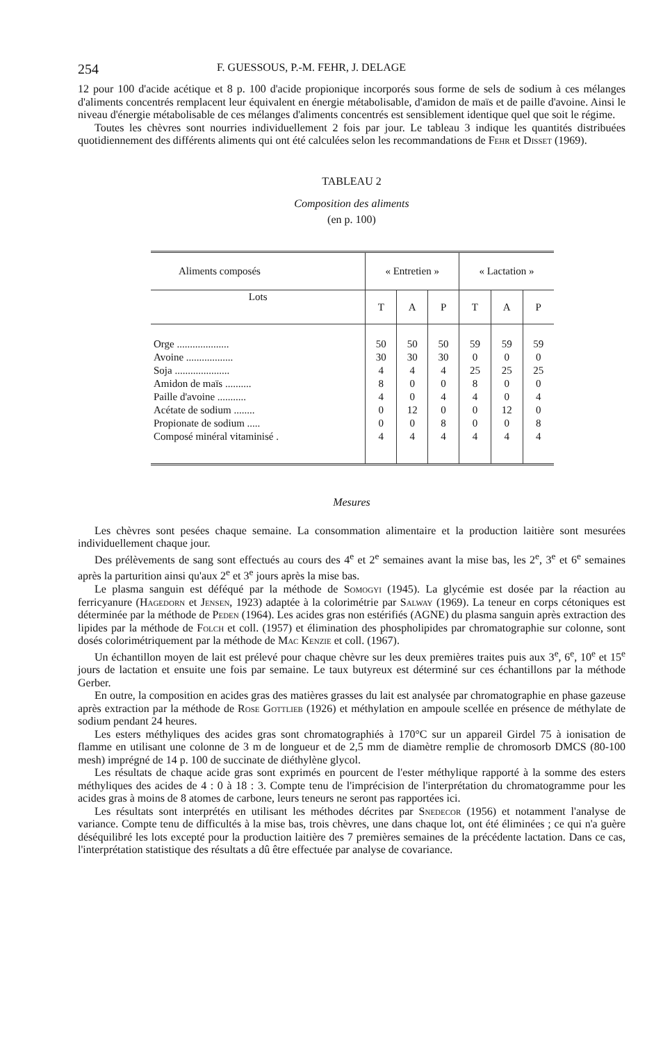254 F. GUESSOUS, P.-M. FEHR, J. DELAGE
12 pour 100 d'acide acétique et 8 p. 100 d'acide propionique incorporés sous forme de sels de sodium à ces mélanges d'aliments concentrés remplacent leur équivalent en énergie métabolisable, d'amidon de maïs et de paille d'avoine. Ainsi le niveau d'énergie métabolisable de ces mélanges d'aliments concentrés est sensiblement identique quel que soit le régime.
Toutes les chèvres sont nourries individuellement 2 fois par jour. Le tableau 3 indique les quantités distribuées quotidiennement des différents aliments qui ont été calculées selon les recommandations de Fehr et Disset (1969).
TABLEAU 2
Composition des aliments
(en p. 100)
| Aliments composés | « Entretien » | | | « Lactation » | | |
| --- | --- | --- | --- | --- | --- | --- |
| Lots | T | A | P | T | A | P |
| Orge .................... | 50 | 50 | 50 | 59 | 59 | 59 |
| Avoine .................. | 30 | 30 | 30 | 0 | 0 | 0 |
| Soja ..................... | 4 | 4 | 4 | 25 | 25 | 25 |
| Amidon de maïs .......... | 8 | 0 | 0 | 8 | 0 | 0 |
| Paille d'avoine ........... | 4 | 0 | 4 | 4 | 0 | 4 |
| Acétate de sodium ........ | 0 | 12 | 0 | 0 | 12 | 0 |
| Propionate de sodium ..... | 0 | 0 | 8 | 0 | 0 | 8 |
| Composé minéral vitaminisé . | 4 | 4 | 4 | 4 | 4 | 4 |
Mesures
Les chèvres sont pesées chaque semaine. La consommation alimentaire et la production laitière sont mesurées individuellement chaque jour.
Des prélèvements de sang sont effectués au cours des 4<sup>e</sup> et 2<sup>e</sup> semaines avant la mise bas, les 2<sup>e</sup>, 3<sup>e</sup> et 6<sup>e</sup> semaines après la parturition ainsi qu'aux 2<sup>e</sup> et 3<sup>e</sup> jours après la mise bas.
Le plasma sanguin est déféqué par la méthode de Somogyi (1945). La glycémie est dosée par la réaction au ferricyanure (Hagedorn et Jensen, 1923) adaptée à la colorimétrie par Salway (1969). La teneur en corps cétoniques est déterminée par la méthode de Peden (1964). Les acides gras non estérifiés (AGNE) du plasma sanguin après extraction des lipides par la méthode de Folch et coll. (1957) et élimination des phospholipides par chromatographie sur colonne, sont dosés colorimétriquement par la méthode de Mac Kenzie et coll. (1967).
Un échantillon moyen de lait est prélevé pour chaque chèvre sur les deux premières traites puis aux 3<sup>e</sup>, 6<sup>e</sup>, 10<sup>e</sup> et 15<sup>e</sup> jours de lactation et ensuite une fois par semaine. Le taux butyreux est déterminé sur ces échantillons par la méthode Gerber.
En outre, la composition en acides gras des matières grasses du lait est analysée par chromatographie en phase gazeuse après extraction par la méthode de Rose Gottlieb (1926) et méthylation en ampoule scellée en présence de méthylate de sodium pendant 24 heures.
Les esters méthyliques des acides gras sont chromatographiés à 170°C sur un appareil Girdel 75 à ionisation de flamme en utilisant une colonne de 3 m de longueur et de 2,5 mm de diamètre remplie de chromosorb DMCS (80-100 mesh) imprégné de 14 p. 100 de succinate de diéthylène glycol.
Les résultats de chaque acide gras sont exprimés en pourcent de l'ester méthylique rapporté à la somme des esters méthyliques des acides de 4 : 0 à 18 : 3. Compte tenu de l'imprécision de l'interprétation du chromatogramme pour les acides gras à moins de 8 atomes de carbone, leurs teneurs ne seront pas rapportées ici.
Les résultats sont interprétés en utilisant les méthodes décrites par Snedecor (1956) et notamment l'analyse de variance. Compte tenu de difficultés à la mise bas, trois chèvres, une dans chaque lot, ont été éliminées ; ce qui n'a guère déséquilibré les lots excepté pour la production laitière des 7 premières semaines de la précédente lactation. Dans ce cas, l'interprétation statistique des résultats a dû être effectuée par analyse de covariance.